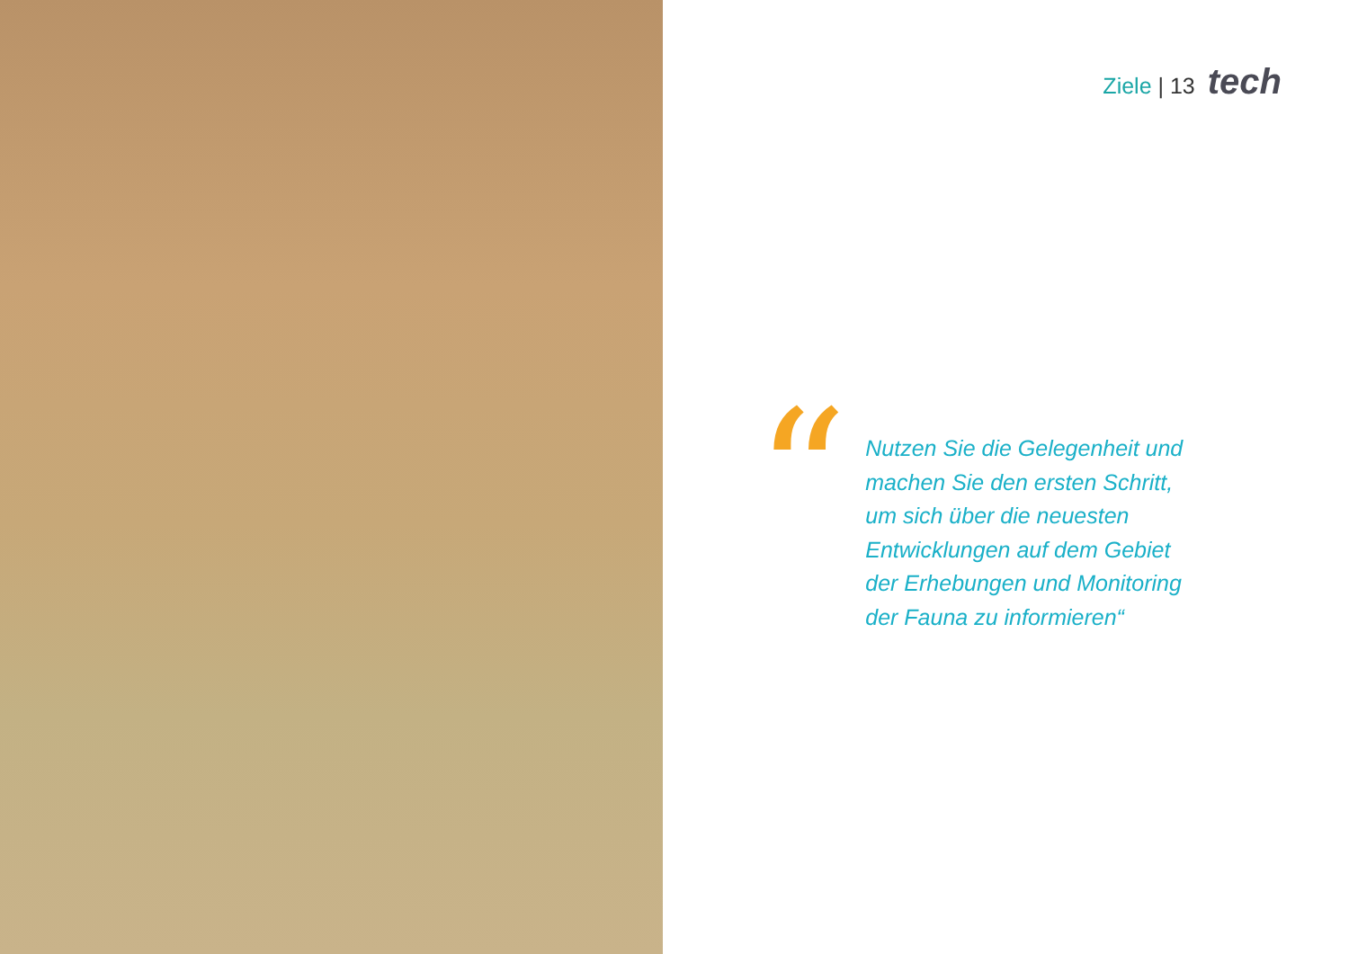Ziele | 13
tech
“
Nutzen Sie die Gelegenheit und machen Sie den ersten Schritt, um sich über die neuesten Entwicklungen auf dem Gebiet der Erhebungen und Monitoring der Fauna zu informieren“